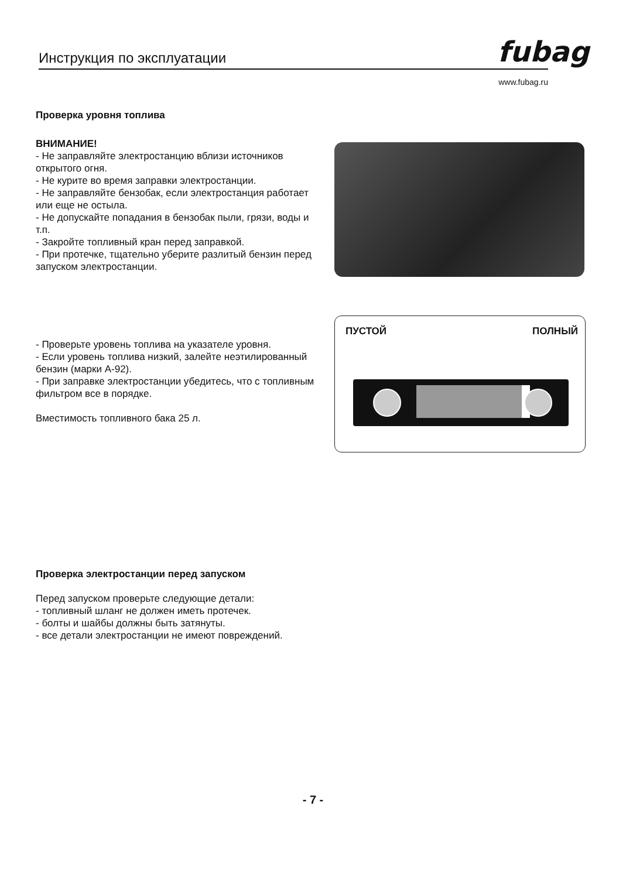Инструкция по эксплуатации
fubag
www.fubag.ru
Проверка уровня топлива
ВНИМАНИЕ!
- Не заправляйте электростанцию вблизи источников открытого огня.
- Не курите во время заправки электростанции.
- Не заправляйте бензобак, если электростанция работает или еще не остыла.
- Не допускайте попадания в бензобак пыли, грязи, воды и т.п.
- Закройте топливный кран перед заправкой.
- При протечке, тщательно уберите разлитый бензин перед запуском электростанции.
- Проверьте уровень топлива на указателе уровня.
- Если уровень топлива низкий, залейте неэтилированный бензин (марки А-92).
- При заправке электростанции убедитесь, что с топливным фильтром все в порядке.
Вместимость топливного бака 25 л.
ПУСТОЙ ПОЛНЫЙ
Проверка электростанции перед запуском
Перед запуском проверьте следующие детали:
- топливный шланг не должен иметь протечек.
- болты и шайбы должны быть затянуты.
- все детали электростанции не имеют повреждений.
- 7 -